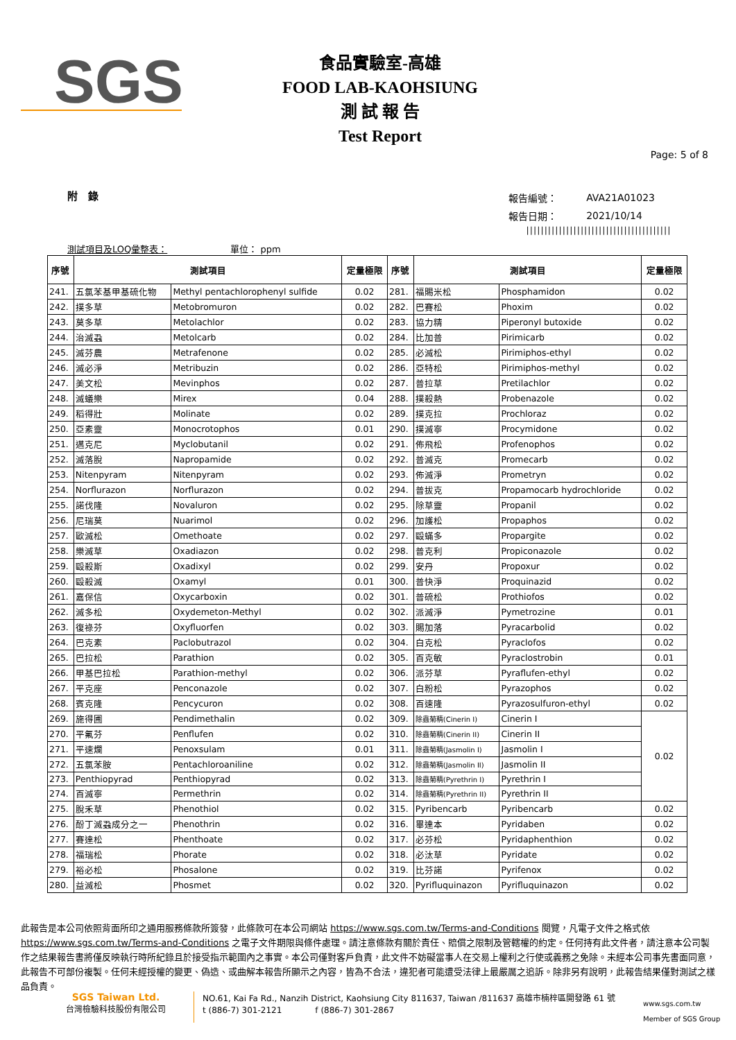SGS
食品實驗室-高雄
FOOD LAB-KAOHSIUNG
測 試 報 告
Test Report
Page: 5 of 8
附　錄
| 報告編號： | AVA21A01023 |
| 報告日期： | 2021/10/14 |
||||||||||||||||||||||||||||||||||||||||
測試項目及LOQ彙整表：　　　　　　　單位： ppm
| 序號 | 測試項目 | | 定量極限 | 序號 | 測試項目 | | 定量極限 |
| --- | --- | --- | --- | --- | --- | --- | --- |
| 241. | 五氯苯基甲基硫化物 | Methyl pentachlorophenyl sulfide | 0.02 | 281. | 福賜米松 | Phosphamidon | 0.02 |
| 242. | 撲多草 | Metobromuron | 0.02 | 282. | 巴賽松 | Phoxim | 0.02 |
| 243. | 莫多草 | Metolachlor | 0.02 | 283. | 協力精 | Piperonyl butoxide | 0.02 |
| 244. | 治滅蝨 | Metolcarb | 0.02 | 284. | 比加普 | Pirimicarb | 0.02 |
| 245. | 滅芬農 | Metrafenone | 0.02 | 285. | 必滅松 | Pirimiphos-ethyl | 0.02 |
| 246. | 滅必淨 | Metribuzin | 0.02 | 286. | 亞特松 | Pirimiphos-methyl | 0.02 |
| 247. | 美文松 | Mevinphos | 0.02 | 287. | 普拉草 | Pretilachlor | 0.02 |
| 248. | 滅蟻樂 | Mirex | 0.04 | 288. | 撲殺熱 | Probenazole | 0.02 |
| 249. | 稻得壯 | Molinate | 0.02 | 289. | 撲克拉 | Prochloraz | 0.02 |
| 250. | 亞素靈 | Monocrotophos | 0.01 | 290. | 撲滅寧 | Procymidone | 0.02 |
| 251. | 邁克尼 | Myclobutanil | 0.02 | 291. | 佈飛松 | Profenophos | 0.02 |
| 252. | 滅落脫 | Napropamide | 0.02 | 292. | 普滅克 | Promecarb | 0.02 |
| 253. | Nitenpyram | Nitenpyram | 0.02 | 293. | 佈滅淨 | Prometryn | 0.02 |
| 254. | Norflurazon | Norflurazon | 0.02 | 294. | 普拔克 | Propamocarb hydrochloride | 0.02 |
| 255. | 諾伐隆 | Novaluron | 0.02 | 295. | 除草靈 | Propanil | 0.02 |
| 256. | 尼瑞莫 | Nuarimol | 0.02 | 296. | 加護松 | Propaphos | 0.02 |
| 257. | 歐滅松 | Omethoate | 0.02 | 297. | 毆蟎多 | Propargite | 0.02 |
| 258. | 樂滅草 | Oxadiazon | 0.02 | 298. | 普克利 | Propiconazole | 0.02 |
| 259. | 毆殺斯 | Oxadixyl | 0.02 | 299. | 安丹 | Propoxur | 0.02 |
| 260. | 毆殺滅 | Oxamyl | 0.01 | 300. | 普快淨 | Proquinazid | 0.02 |
| 261. | 嘉保信 | Oxycarboxin | 0.02 | 301. | 普硫松 | Prothiofos | 0.02 |
| 262. | 滅多松 | Oxydemeton-Methyl | 0.02 | 302. | 派滅淨 | Pymetrozine | 0.01 |
| 263. | 復祿芬 | Oxyfluorfen | 0.02 | 303. | 賜加落 | Pyracarbolid | 0.02 |
| 264. | 巴克素 | Paclobutrazol | 0.02 | 304. | 白克松 | Pyraclofos | 0.02 |
| 265. | 巴拉松 | Parathion | 0.02 | 305. | 百克敏 | Pyraclostrobin | 0.01 |
| 266. | 甲基巴拉松 | Parathion-methyl | 0.02 | 306. | 派芬草 | Pyraflufen-ethyl | 0.02 |
| 267. | 平克座 | Penconazole | 0.02 | 307. | 白粉松 | Pyrazophos | 0.02 |
| 268. | 賓克隆 | Pencycuron | 0.02 | 308. | 百速隆 | Pyrazosulfuron-ethyl | 0.02 |
| 269. | 施得圃 | Pendimethalin | 0.02 | 309. | 除蟲菊精(Cinerin I) | Cinerin I | 0.02 |
| 270. | 平氟芬 | Penflufen | 0.02 | 310. | 除蟲菊精(Cinerin II) | Cinerin II | |
| 271. | 平速爛 | Penoxsulam | 0.01 | 311. | 除蟲菊精(Jasmolin I) | Jasmolin I | |
| 272. | 五氯苯胺 | Pentachloroaniline | 0.02 | 312. | 除蟲菊精(Jasmolin II) | Jasmolin II | |
| 273. | Penthiopyrad | Penthiopyrad | 0.02 | 313. | 除蟲菊精(Pyrethrin I) | Pyrethrin I | |
| 274. | 百滅寧 | Permethrin | 0.02 | 314. | 除蟲菊精(Pyrethrin II) | Pyrethrin II | |
| 275. | 脫禾草 | Phenothiol | 0.02 | 315. | Pyribencarb | Pyribencarb | 0.02 |
| 276. | 酚丁滅蝨成分之一 | Phenothrin | 0.02 | 316. | 畢達本 | Pyridaben | 0.02 |
| 277. | 賽達松 | Phenthoate | 0.02 | 317. | 必芬松 | Pyridaphenthion | 0.02 |
| 278. | 福瑞松 | Phorate | 0.02 | 318. | 必汰草 | Pyridate | 0.02 |
| 279. | 裕必松 | Phosalone | 0.02 | 319. | 比芬諾 | Pyrifenox | 0.02 |
| 280. | 益滅松 | Phosmet | 0.02 | 320. | Pyrifluquinazon | Pyrifluquinazon | 0.02 |
此報告是本公司依照背面所印之通用服務條款所簽發，此條款可在本公司網站 https://www.sgs.com.tw/Terms-and-Conditions 閱覽，凡電子文件之格式依 https://www.sgs.com.tw/Terms-and-Conditions 之電子文件期限與條件處理。請注意條款有關於責任、賠償之限制及管轄權的約定。任何持有此文件者，請注意本公司製作之結果報告書將僅反映執行時所紀錄且於接受指示範圍內之事實。本公司僅對客戶負責，此文件不妨礙當事人在交易上權利之行使或義務之免除。未經本公司事先書面同意，此報告不可部份複製。任何未經授權的變更、偽造、或曲解本報告所顯示之內容，皆為不合法，違犯者可能遭受法律上最嚴厲之追訴。除非另有說明，此報告結果僅對測試之樣品負責。
SGS Taiwan Ltd.
台灣檢驗科技股份有限公司
NO.61, Kai Fa Rd., Nanzih District, Kaohsiung City 811637, Taiwan /811637 高雄市楠梓區開發路 61 號
t (886-7) 301-2121　　　　f (886-7) 301-2867
www.sgs.com.tw
Member of SGS Group